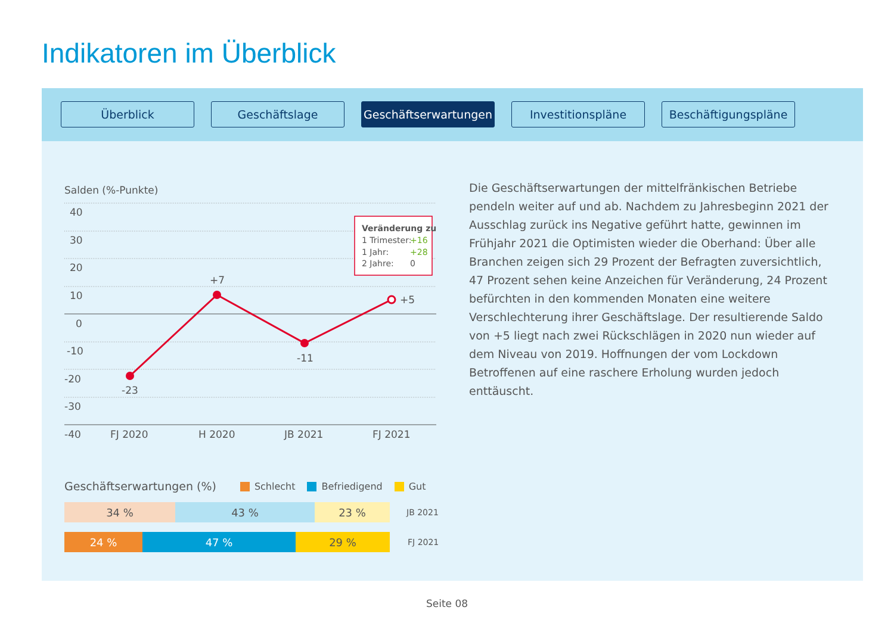Indikatoren im Überblick
Überblick Geschäftslage Geschäftserwartungen
Investitionspläne Beschäftigungspläne
Salden (%-Punkte)
40
30
20
10
0
-10
-20
-30
-40
FJ 2020
H 2020
JB 2021
FJ 2021
-23
+7
-11
+5
Veränderung zu
1 Trimester:
+16
1 Jahr:
+28
2 Jahre:
0
Geschäftserwartungen (%) Schlecht Befriedigend Gut
34 % 43 % 23 %
JB 2021
24 % 47 % 29 %
FJ 2021
Die Geschäftserwartungen der mittelfränkischen Betriebe pendeln weiter auf und ab. Nachdem zu Jahresbeginn 2021 der Ausschlag zurück ins Negative geführt hatte, gewinnen im Frühjahr 2021 die Optimisten wieder die Oberhand: Über alle Branchen zeigen sich 29 Prozent der Befragten zuversichtlich, 47 Prozent sehen keine Anzeichen für Veränderung, 24 Prozent befürchten in den kommenden Monaten eine weitere Verschlechterung ihrer Geschäftslage. Der resultierende Saldo von +5 liegt nach zwei Rückschlägen in 2020 nun wieder auf dem Niveau von 2019. Hoffnungen der vom Lockdown Betroffenen auf eine raschere Erholung wurden jedoch enttäuscht.
Seite 08